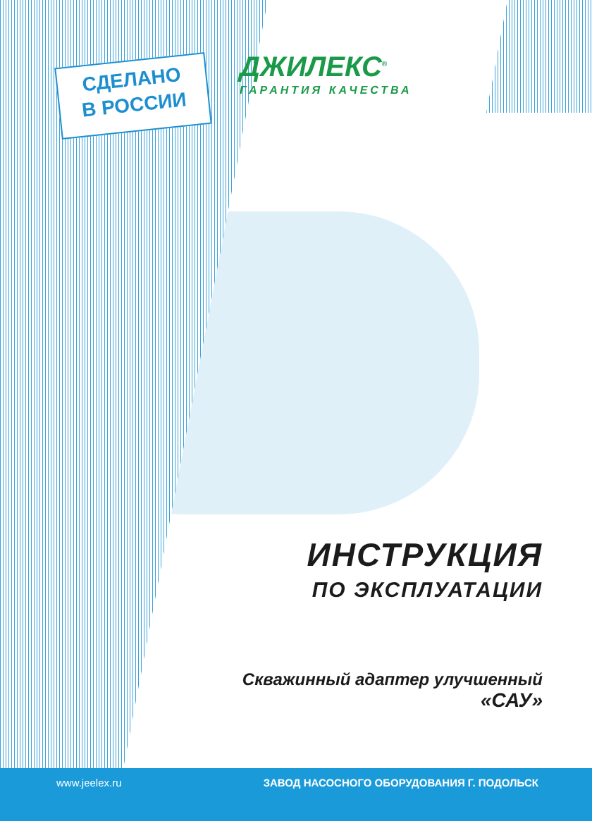СДЕЛАНО
В РОССИИ
ДЖИЛЕКС<sup>®</sup>
ГАРАНТИЯ КАЧЕСТВА
ИНСТРУКЦИЯ
ПО ЭКСПЛУАТАЦИИ
Скважинный адаптер улучшенный
«САУ»
www.jeelex.ru ЗАВОД НАСОСНОГО ОБОРУДОВАНИЯ Г. ПОДОЛЬСК